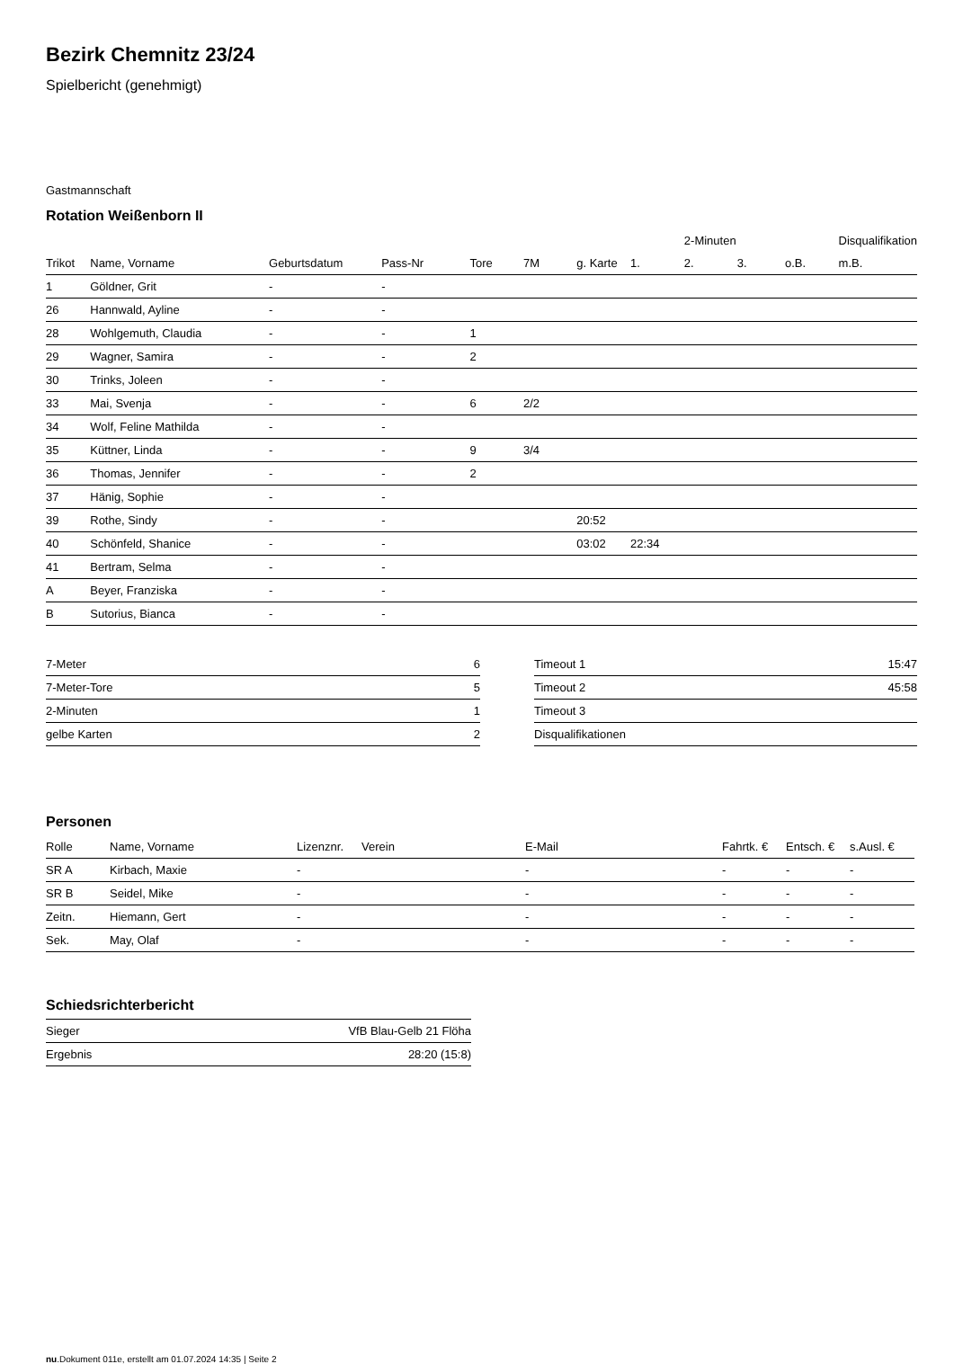Bezirk Chemnitz 23/24
Spielbericht (genehmigt)
Gastmannschaft
Rotation Weißenborn II
| | | | | | | | | 2-Minuten | | | Disqualifikation |
| --- | --- | --- | --- | --- | --- | --- | --- | --- | --- | --- | --- |
| Trikot | Name, Vorname | Geburtsdatum | Pass-Nr | Tore | 7M | g. Karte | 1. | 2. | 3. | o.B. | m.B. |
| 1 | Göldner, Grit | - | - | | | | | | | | |
| 26 | Hannwald, Ayline | - | - | | | | | | | | |
| 28 | Wohlgemuth, Claudia | - | - | 1 | | | | | | | |
| 29 | Wagner, Samira | - | - | 2 | | | | | | | |
| 30 | Trinks, Joleen | - | - | | | | | | | | |
| 33 | Mai, Svenja | - | - | 6 | 2/2 | | | | | | |
| 34 | Wolf, Feline Mathilda | - | - | | | | | | | | |
| 35 | Küttner, Linda | - | - | 9 | 3/4 | | | | | | |
| 36 | Thomas, Jennifer | - | - | 2 | | | | | | | |
| 37 | Hänig, Sophie | - | - | | | | | | | | |
| 39 | Rothe, Sindy | - | - | | | 20:52 | | | | | |
| 40 | Schönfeld, Shanice | - | - | | | 03:02 | 22:34 | | | | |
| 41 | Bertram, Selma | - | - | | | | | | | | |
| A | Beyer, Franziska | - | - | | | | | | | | |
| B | Sutorius, Bianca | - | - | | | | | | | | |
| 7-Meter | 6 |
| 7-Meter-Tore | 5 |
| 2-Minuten | 1 |
| gelbe Karten | 2 |
| Timeout 1 | 15:47 |
| Timeout 2 | 45:58 |
| Timeout 3 | |
| Disqualifikationen | |
Personen
| Rolle | Name, Vorname | Lizenznr. | Verein | E-Mail | Fahrtk. € | Entsch. € | s.Ausl. € |
| --- | --- | --- | --- | --- | --- | --- | --- |
| SR A | Kirbach, Maxie | - | | - | - | - | - |
| SR B | Seidel, Mike | - | | - | - | - | - |
| Zeitn. | Hiemann, Gert | - | | - | - | - | - |
| Sek. | May, Olaf | - | | - | - | - | - |
Schiedsrichterbericht
| Sieger | VfB Blau-Gelb 21 Flöha |
| Ergebnis | 28:20 (15:8) |
nu.Dokument 011e, erstellt am 01.07.2024 14:35 | Seite 2